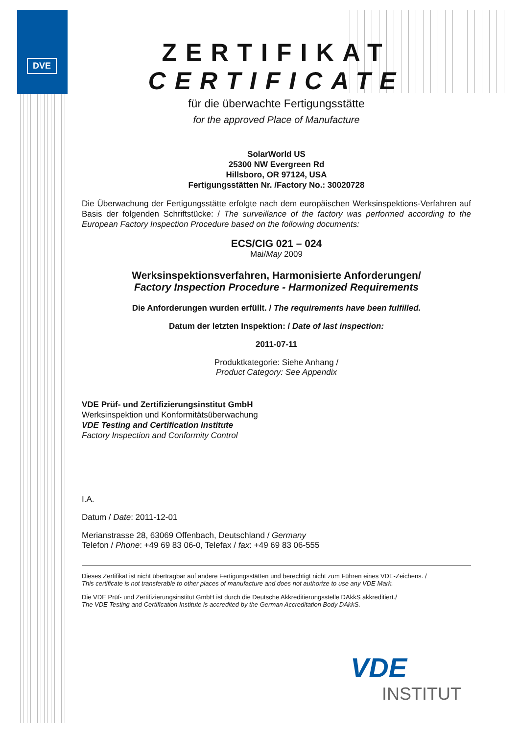DVE
ZERTIFIKAT
CERTIFICATE
für die überwachte Fertigungsstätte
for the approved Place of Manufacture
SolarWorld US
25300 NW Evergreen Rd
Hillsboro, OR 97124, USA
Fertigungsstätten Nr. /Factory No.: 30020728
Die Überwachung der Fertigungsstätte erfolgte nach dem europäischen Werksinspektions-Verfahren auf Basis der folgenden Schriftstücke: / The surveillance of the factory was performed according to the European Factory Inspection Procedure based on the following documents:
ECS/CIG 021 – 024
Mai/May 2009
Werksinspektionsverfahren, Harmonisierte Anforderungen/
Factory Inspection Procedure - Harmonized Requirements
Die Anforderungen wurden erfüllt. / The requirements have been fulfilled.
Datum der letzten Inspektion: / Date of last inspection:
2011-07-11
Produktkategorie: Siehe Anhang /
Product Category: See Appendix
VDE Prüf- und Zertifizierungsinstitut GmbH
Werksinspektion und Konformitätsüberwachung
VDE Testing and Certification Institute
Factory Inspection and Conformity Control
I.A.
Datum / Date: 2011-12-01
Merianstrasse 28, 63069 Offenbach, Deutschland / Germany
Telefon / Phone: +49 69 83 06-0, Telefax / fax: +49 69 83 06-555
Dieses Zertifikat ist nicht übertragbar auf andere Fertigungsstätten und berechtigt nicht zum Führen eines VDE-Zeichens. /
This certificate is not transferable to other places of manufacture and does not authorize to use any VDE Mark.
Die VDE Prüf- und Zertifizierungsinstitut GmbH ist durch die Deutsche Akkreditierungsstelle DAkkS akkreditiert./
The VDE Testing and Certification Institute is accredited by the German Accreditation Body DAkkS.
VDE
INSTITUT